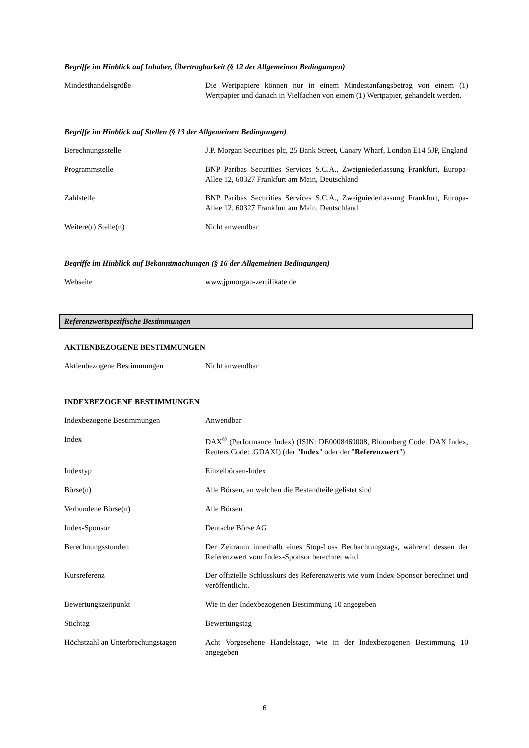Begriffe im Hinblick auf Inhaber, Übertragbarkeit (§ 12 der Allgemeinen Bedingungen)
| Mindesthandelsgröße | Die Wertpapiere können nur in einem Mindestanfangsbetrag von einem (1) Wertpapier und danach in Vielfachen von einem (1) Wertpapier, gehandelt werden. |
Begriffe im Hinblick auf Stellen (§ 13 der Allgemeinen Bedingungen)
| Berechnungsstelle | J.P. Morgan Securities plc, 25 Bank Street, Canary Wharf, London E14 5JP, England |
| Programmstelle | BNP Paribas Securities Services S.C.A., Zweigniederlassung Frankfurt, Europa-Allee 12, 60327 Frankfurt am Main, Deutschland |
| Zahlstelle | BNP Paribas Securities Services S.C.A., Zweigniederlassung Frankfurt, Europa-Allee 12, 60327 Frankfurt am Main, Deutschland |
| Weitere(r) Stelle(n) | Nicht anwendbar |
Begriffe im Hinblick auf Bekanntmachungen (§ 16 der Allgemeinen Bedingungen)
| Webseite | www.jpmorgan-zertifikate.de |
Referenzwertspezifische Bestimmungen
AKTIENBEZOGENE BESTIMMUNGEN
| Aktienbezogene Bestimmungen | Nicht anwendbar |
INDEXBEZOGENE BESTIMMUNGEN
| Indexbezogene Bestimmungen | Anwendbar |
| Index | DAX<sup>®</sup> (Performance Index) (ISIN: DE0008469008, Bloomberg Code: DAX Index, Reuters Code: .GDAXI) (der " Index " oder der " Referenzwert ") |
| Indextyp | Einzelbörsen-Index |
| Börse(n) | Alle Börsen, an welchen die Bestandteile gelistet sind |
| Verbundene Börse(n) | Alle Börsen |
| Index-Sponsor | Deutsche Börse AG |
| Berechnungsstunden | Der Zeitraum innerhalb eines Stop-Loss Beobachtungstags, während dessen der Referenzwert vom Index-Sponsor berechnet wird. |
| Kursreferenz | Der offizielle Schlusskurs des Referenzwerts wie vom Index-Sponsor berechnet und veröffentlicht. |
| Bewertungszeitpunkt | Wie in der Indexbezogenen Bestimmung 10 angegeben |
| Stichtag | Bewertungstag |
| Höchstzahl an Unterbrechungstagen | Acht Vorgesehene Handelstage, wie in der Indexbezogenen Bestimmung 10 angegeben |
6